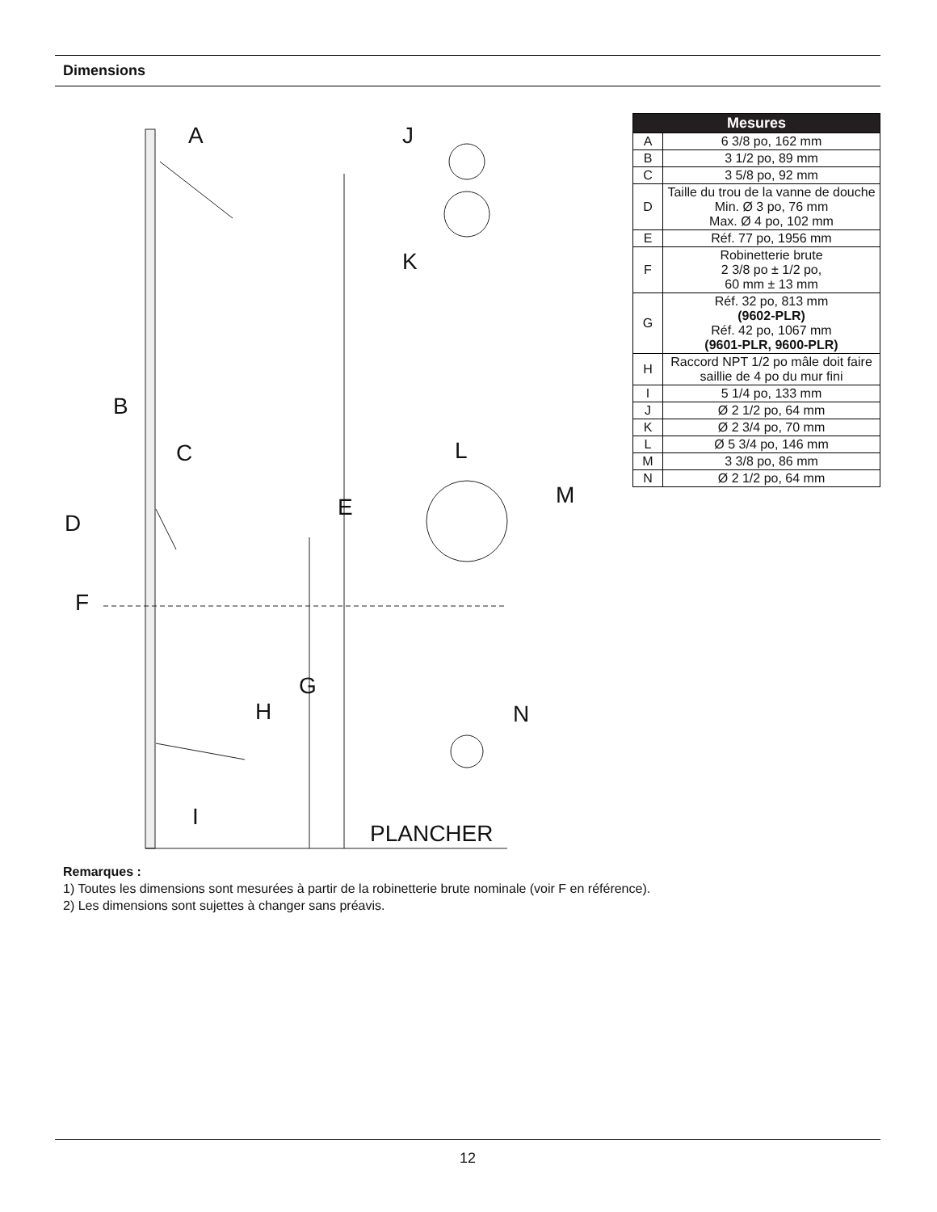Dimensions
A J
K
B
C L
M E
D
F
G
H N
I
PLANCHER
| Mesures | |
| --- | --- |
| A | 6 3/8 po, 162 mm |
| B | 3 1/2 po, 89 mm |
| C | 3 5/8 po, 92 mm |
| D | Taille du trou de la vanne de douche Min. Ø 3 po, 76 mm Max. Ø 4 po, 102 mm |
| E | Réf. 77 po, 1956 mm |
| F | Robinetterie brute 2 3/8 po ± 1/2 po, 60 mm ± 13 mm |
| G | Réf. 32 po, 813 mm (9602-PLR) Réf. 42 po, 1067 mm (9601-PLR, 9600-PLR) |
| H | Raccord NPT 1/2 po mâle doit faire saillie de 4 po du mur fini |
| I | 5 1/4 po, 133 mm |
| J | Ø 2 1/2 po, 64 mm |
| K | Ø 2 3/4 po, 70 mm |
| L | Ø 5 3/4 po, 146 mm |
| M | 3 3/8 po, 86 mm |
| N | Ø 2 1/2 po, 64 mm |
Remarques :
1) Toutes les dimensions sont mesurées à partir de la robinetterie brute nominale (voir F en référence).
2) Les dimensions sont sujettes à changer sans préavis.
12